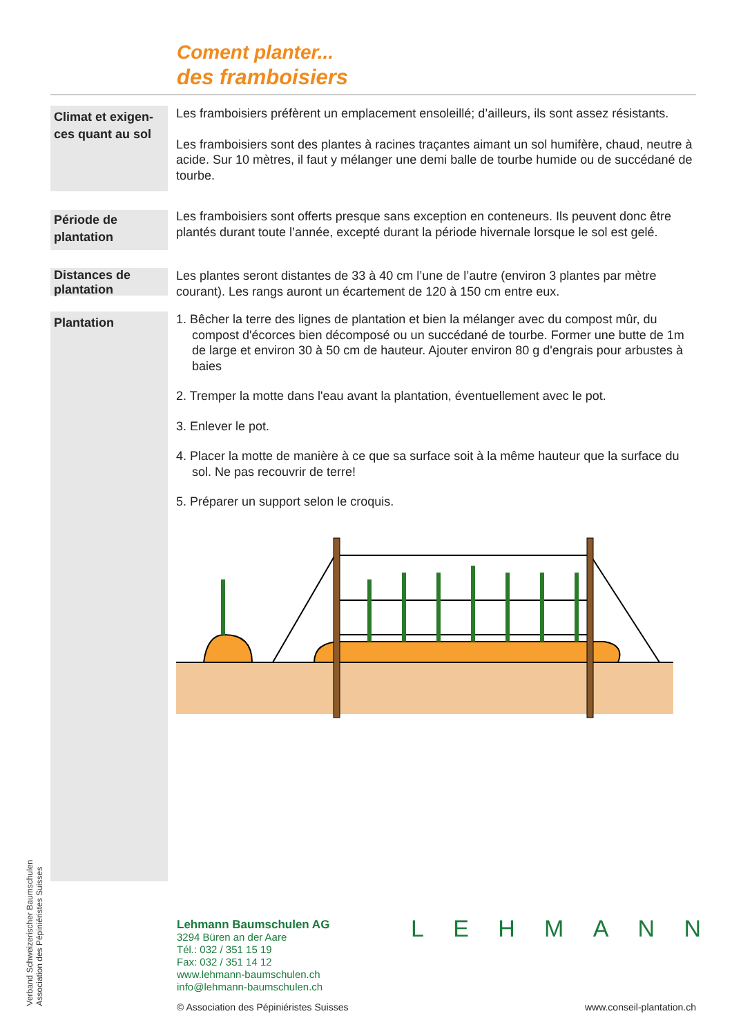Coment planter...
des framboisiers
Climat et exigen-ces quant au sol
Les framboisiers préfèrent un emplacement ensoleillé; d’ailleurs, ils sont assez résistants.
Les framboisiers sont des plantes à racines traçantes aimant un sol humifère, chaud, neutre à acide. Sur 10 mètres, il faut y mélanger une demi balle de tourbe humide ou de succédané de tourbe.
Période de plantation
Les framboisiers sont offerts presque sans exception en conteneurs. Ils peuvent donc être plantés durant toute l’année, excepté durant la période hivernale lorsque le sol est gelé.
Distances de plantation
Les plantes seront distantes de 33 à 40 cm l’une de l’autre (environ 3 plantes par mètre courant). Les rangs auront un écartement de 120 à 150 cm entre eux.
Plantation
1. Bêcher la terre des lignes de plantation et bien la mélanger avec du compost mûr, du compost d'écorces bien décomposé ou un succédané de tourbe. Former une butte de 1m de large et environ 30 à 50 cm de hauteur. Ajouter environ 80 g d'engrais pour arbustes à baies
2. Tremper la motte dans l'eau avant la plantation, éventuellement avec le pot.
3. Enlever le pot.
4. Placer la motte de manière à ce que sa surface soit à la même hauteur que la surface du sol. Ne pas recouvrir de terre!
5. Préparer un support selon le croquis.
Verband Schweizerischer Baumschulen
Association des Pépiniéristes Suisses
Lehmann Baumschulen AG
3294 Büren an der Aare
Tél.: 032 / 351 15 19
Fax: 032 / 351 14 12
www.lehmann-baumschulen.ch
info@lehmann-baumschulen.ch
LEHMANN
© Association des Pépiniéristes Suisses
www.conseil-plantation.ch